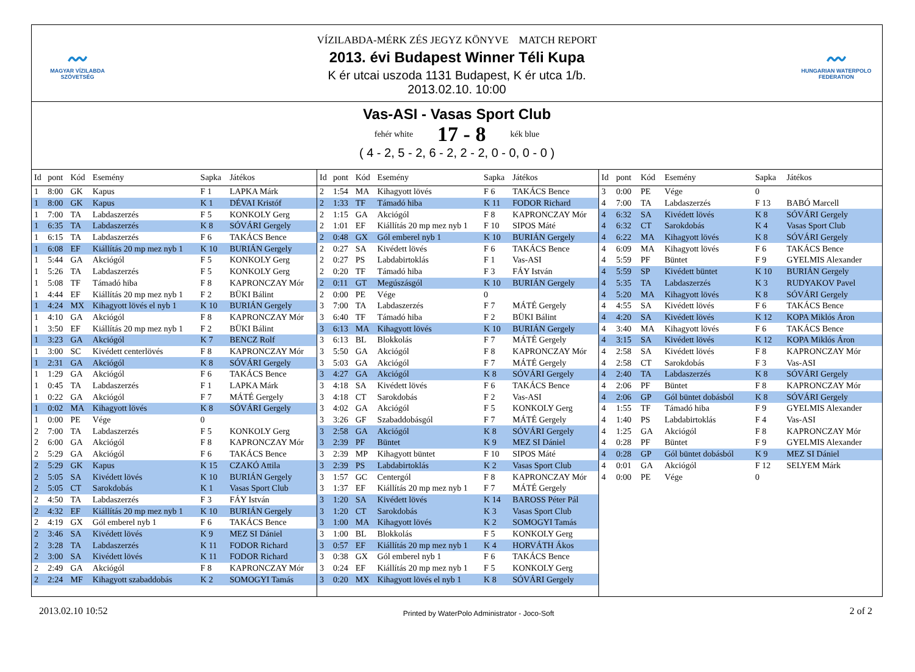〰
MAGYAR VÍZILABDA
SZÖVETSÉG
VÍZILABDA-MÉRK ZÉS JEGYZ KÖNYVE MATCH REPORT
2013. évi Budapest Winner Téli Kupa
K ér utcai uszoda 1131 Budapest, K ér utca 1/b.
2013.02.10. 10:00
〰
HUNGARIAN WATERPOLO
FEDERATION
Vas-ASI - Vasas Sport Club
fehér white
17 - 8
kék blue
( 4 - 2, 5 - 2, 6 - 2, 2 - 2, 0 - 0, 0 - 0 )
| Id | pont | Kód | Esemény | Sapka | Játékos |
| --- | --- | --- | --- | --- | --- |
| 1 | 8:00 | GK | Kapus | F 1 | LAPKA Márk |
| 1 | 8:00 | GK | Kapus | K 1 | DÉVAI Kristóf |
| 1 | 7:00 | TA | Labdaszerzés | F 5 | KONKOLY Gerg |
| 1 | 6:35 | TA | Labdaszerzés | K 8 | SÓVÁRI Gergely |
| 1 | 6:15 | TA | Labdaszerzés | F 6 | TAKÁCS Bence |
| 1 | 6:08 | EF | Kiállítás 20 mp mez nyb 1 | K 10 | BURIÁN Gergely |
| 1 | 5:44 | GA | Akciógól | F 5 | KONKOLY Gerg |
| 1 | 5:26 | TA | Labdaszerzés | F 5 | KONKOLY Gerg |
| 1 | 5:08 | TF | Támadó hiba | F 8 | KAPRONCZAY Mór |
| 1 | 4:44 | EF | Kiállítás 20 mp mez nyb 1 | F 2 | BÜKI Bálint |
| 1 | 4:24 | MX | Kihagyott lövés el nyb 1 | K 10 | BURIÁN Gergely |
| 1 | 4:10 | GA | Akciógól | F 8 | KAPRONCZAY Mór |
| 1 | 3:50 | EF | Kiállítás 20 mp mez nyb 1 | F 2 | BÜKI Bálint |
| 1 | 3:23 | GA | Akciógól | K 7 | BENCZ Rolf |
| 1 | 3:00 | SC | Kivédett centerlövés | F 8 | KAPRONCZAY Mór |
| 1 | 2:31 | GA | Akciógól | K 8 | SÓVÁRI Gergely |
| 1 | 1:29 | GA | Akciógól | F 6 | TAKÁCS Bence |
| 1 | 0:45 | TA | Labdaszerzés | F 1 | LAPKA Márk |
| 1 | 0:22 | GA | Akciógól | F 7 | MÁTÉ Gergely |
| 1 | 0:02 | MA | Kihagyott lövés | K 8 | SÓVÁRI Gergely |
| 1 | 0:00 | PE | Vége | 0 | |
| 2 | 7:00 | TA | Labdaszerzés | F 5 | KONKOLY Gerg |
| 2 | 6:00 | GA | Akciógól | F 8 | KAPRONCZAY Mór |
| 2 | 5:29 | GA | Akciógól | F 6 | TAKÁCS Bence |
| 2 | 5:29 | GK | Kapus | K 15 | CZAKÓ Attila |
| 2 | 5:05 | SA | Kivédett lövés | K 10 | BURIÁN Gergely |
| 2 | 5:05 | CT | Sarokdobás | K 1 | Vasas Sport Club |
| 2 | 4:50 | TA | Labdaszerzés | F 3 | FÁY István |
| 2 | 4:32 | EF | Kiállítás 20 mp mez nyb 1 | K 10 | BURIÁN Gergely |
| 2 | 4:19 | GX | Gól emberel nyb 1 | F 6 | TAKÁCS Bence |
| 2 | 3:46 | SA | Kivédett lövés | K 9 | MEZ SI Dániel |
| 2 | 3:28 | TA | Labdaszerzés | K 11 | FODOR Richard |
| 2 | 3:00 | SA | Kivédett lövés | K 11 | FODOR Richard |
| 2 | 2:49 | GA | Akciógól | F 8 | KAPRONCZAY Mór |
| 2 | 2:24 | MF | Kihagyott szabaddobás | K 2 | SOMOGYI Tamás |
| Id | pont | Kód | Esemény | Sapka | Játékos |
| --- | --- | --- | --- | --- | --- |
| 2 | 1:54 | MA | Kihagyott lövés | F 6 | TAKÁCS Bence |
| 2 | 1:33 | TF | Támadó hiba | K 11 | FODOR Richard |
| 2 | 1:15 | GA | Akciógól | F 8 | KAPRONCZAY Mór |
| 2 | 1:01 | EF | Kiállítás 20 mp mez nyb 1 | F 10 | SIPOS Máté |
| 2 | 0:48 | GX | Gól emberel nyb 1 | K 10 | BURIÁN Gergely |
| 2 | 0:27 | SA | Kivédett lövés | F 6 | TAKÁCS Bence |
| 2 | 0:27 | PS | Labdabirtoklás | F 1 | Vas-ASI |
| 2 | 0:20 | TF | Támadó hiba | F 3 | FÁY István |
| 2 | 0:11 | GT | Megúszásgól | K 10 | BURIÁN Gergely |
| 2 | 0:00 | PE | Vége | 0 | |
| 3 | 7:00 | TA | Labdaszerzés | F 7 | MÁTÉ Gergely |
| 3 | 6:40 | TF | Támadó hiba | F 2 | BÜKI Bálint |
| 3 | 6:13 | MA | Kihagyott lövés | K 10 | BURIÁN Gergely |
| 3 | 6:13 | BL | Blokkolás | F 7 | MÁTÉ Gergely |
| 3 | 5:50 | GA | Akciógól | F 8 | KAPRONCZAY Mór |
| 3 | 5:03 | GA | Akciógól | F 7 | MÁTÉ Gergely |
| 3 | 4:27 | GA | Akciógól | K 8 | SÓVÁRI Gergely |
| 3 | 4:18 | SA | Kivédett lövés | F 6 | TAKÁCS Bence |
| 3 | 4:18 | CT | Sarokdobás | F 2 | Vas-ASI |
| 3 | 4:02 | GA | Akciógól | F 5 | KONKOLY Gerg |
| 3 | 3:26 | GF | Szabaddobásgól | F 7 | MÁTÉ Gergely |
| 3 | 2:58 | GA | Akciógól | K 8 | SÓVÁRI Gergely |
| 3 | 2:39 | PF | Büntet | K 9 | MEZ SI Dániel |
| 3 | 2:39 | MP | Kihagyott büntet | F 10 | SIPOS Máté |
| 3 | 2:39 | PS | Labdabirtoklás | K 2 | Vasas Sport Club |
| 3 | 1:57 | GC | Centergól | F 8 | KAPRONCZAY Mór |
| 3 | 1:37 | EF | Kiállítás 20 mp mez nyb 1 | F 7 | MÁTÉ Gergely |
| 3 | 1:20 | SA | Kivédett lövés | K 14 | BAROSS Péter Pál |
| 3 | 1:20 | CT | Sarokdobás | K 3 | Vasas Sport Club |
| 3 | 1:00 | MA | Kihagyott lövés | K 2 | SOMOGYI Tamás |
| 3 | 1:00 | BL | Blokkolás | F 5 | KONKOLY Gerg |
| 3 | 0:57 | EF | Kiállítás 20 mp mez nyb 1 | K 4 | HORVÁTH Ákos |
| 3 | 0:38 | GX | Gól emberel nyb 1 | F 6 | TAKÁCS Bence |
| 3 | 0:24 | EF | Kiállítás 20 mp mez nyb 1 | F 5 | KONKOLY Gerg |
| 3 | 0:20 | MX | Kihagyott lövés el nyb 1 | K 8 | SÓVÁRI Gergely |
| Id | pont | Kód | Esemény | Sapka | Játékos |
| --- | --- | --- | --- | --- | --- |
| 3 | 0:00 | PE | Vége | 0 | |
| 4 | 7:00 | TA | Labdaszerzés | F 13 | BABÓ Marcell |
| 4 | 6:32 | SA | Kivédett lövés | K 8 | SÓVÁRI Gergely |
| 4 | 6:32 | CT | Sarokdobás | K 4 | Vasas Sport Club |
| 4 | 6:22 | MA | Kihagyott lövés | K 8 | SÓVÁRI Gergely |
| 4 | 6:09 | MA | Kihagyott lövés | F 6 | TAKÁCS Bence |
| 4 | 5:59 | PF | Büntet | F 9 | GYELMIS Alexander |
| 4 | 5:59 | SP | Kivédett büntet | K 10 | BURIÁN Gergely |
| 4 | 5:35 | TA | Labdaszerzés | K 3 | RUDYAKOV Pavel |
| 4 | 5:20 | MA | Kihagyott lövés | K 8 | SÓVÁRI Gergely |
| 4 | 4:55 | SA | Kivédett lövés | F 6 | TAKÁCS Bence |
| 4 | 4:20 | SA | Kivédett lövés | K 12 | KOPA Miklós Áron |
| 4 | 3:40 | MA | Kihagyott lövés | F 6 | TAKÁCS Bence |
| 4 | 3:15 | SA | Kivédett lövés | K 12 | KOPA Miklós Áron |
| 4 | 2:58 | SA | Kivédett lövés | F 8 | KAPRONCZAY Mór |
| 4 | 2:58 | CT | Sarokdobás | F 3 | Vas-ASI |
| 4 | 2:40 | TA | Labdaszerzés | K 8 | SÓVÁRI Gergely |
| 4 | 2:06 | PF | Büntet | F 8 | KAPRONCZAY Mór |
| 4 | 2:06 | GP | Gól büntet dobásból | K 8 | SÓVÁRI Gergely |
| 4 | 1:55 | TF | Támadó hiba | F 9 | GYELMIS Alexander |
| 4 | 1:40 | PS | Labdabirtoklás | F 4 | Vas-ASI |
| 4 | 1:25 | GA | Akciógól | F 8 | KAPRONCZAY Mór |
| 4 | 0:28 | PF | Büntet | F 9 | GYELMIS Alexander |
| 4 | 0:28 | GP | Gól büntet dobásból | K 9 | MEZ SI Dániel |
| 4 | 0:01 | GA | Akciógól | F 12 | SELYEM Márk |
| 4 | 0:00 | PE | Vége | 0 | |
2013.02.10 10:52
Printed by WaterPolo Administrator - Joco-Soft
2 of 2